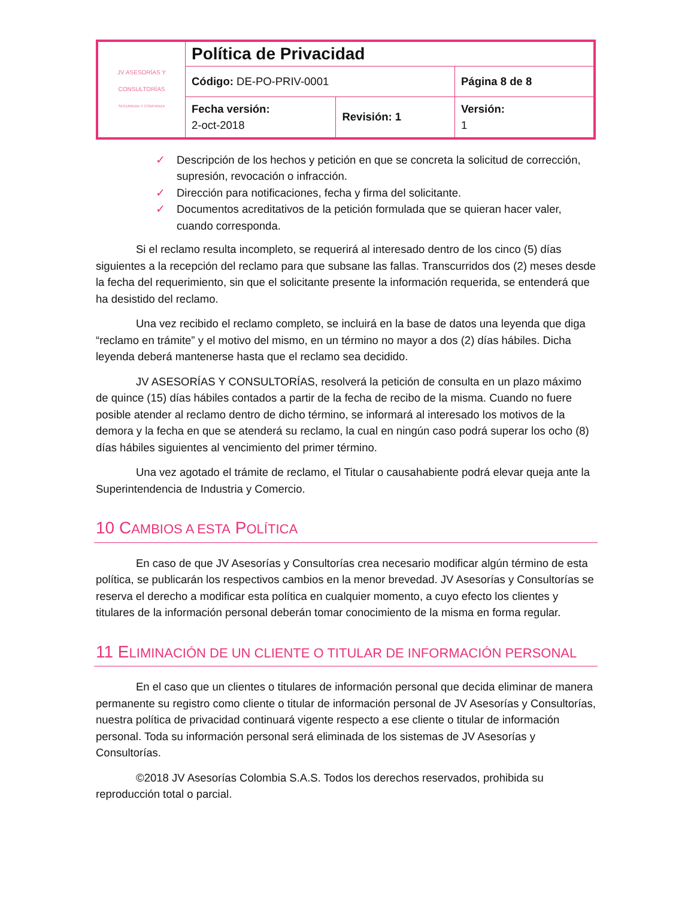| JV ASESORÍAS Y CONSULTORÍAS SEGURIDAD Y CONFIANZA | Política de Privacidad | | |
| | Código: DE-PO-PRIV-0001 | | Página 8 de 8 |
| | Fecha versión: 2-oct-2018 | Revisión: 1 | Versión: 1 |
✓ Descripción de los hechos y petición en que se concreta la solicitud de corrección, supresión, revocación o infracción.
✓ Dirección para notificaciones, fecha y firma del solicitante.
✓ Documentos acreditativos de la petición formulada que se quieran hacer valer, cuando corresponda.
Si el reclamo resulta incompleto, se requerirá al interesado dentro de los cinco (5) días siguientes a la recepción del reclamo para que subsane las fallas. Transcurridos dos (2) meses desde la fecha del requerimiento, sin que el solicitante presente la información requerida, se entenderá que ha desistido del reclamo.
Una vez recibido el reclamo completo, se incluirá en la base de datos una leyenda que diga “reclamo en trámite” y el motivo del mismo, en un término no mayor a dos (2) días hábiles. Dicha leyenda deberá mantenerse hasta que el reclamo sea decidido.
JV ASESORÍAS Y CONSULTORÍAS, resolverá la petición de consulta en un plazo máximo de quince (15) días hábiles contados a partir de la fecha de recibo de la misma. Cuando no fuere posible atender al reclamo dentro de dicho término, se informará al interesado los motivos de la demora y la fecha en que se atenderá su reclamo, la cual en ningún caso podrá superar los ocho (8) días hábiles siguientes al vencimiento del primer término.
Una vez agotado el trámite de reclamo, el Titular o causahabiente podrá elevar queja ante la Superintendencia de Industria y Comercio.
10 CAMBIOS A ESTA POLÍTICA
En caso de que JV Asesorías y Consultorías crea necesario modificar algún término de esta política, se publicarán los respectivos cambios en la menor brevedad. JV Asesorías y Consultorías se reserva el derecho a modificar esta política en cualquier momento, a cuyo efecto los clientes y titulares de la información personal deberán tomar conocimiento de la misma en forma regular.
11 ELIMINACIÓN DE UN CLIENTE O TITULAR DE INFORMACIÓN PERSONAL
En el caso que un clientes o titulares de información personal que decida eliminar de manera permanente su registro como cliente o titular de información personal de JV Asesorías y Consultorías, nuestra política de privacidad continuará vigente respecto a ese cliente o titular de información personal. Toda su información personal será eliminada de los sistemas de JV Asesorías y Consultorías.
©2018 JV Asesorías Colombia S.A.S. Todos los derechos reservados, prohibida su reproducción total o parcial.